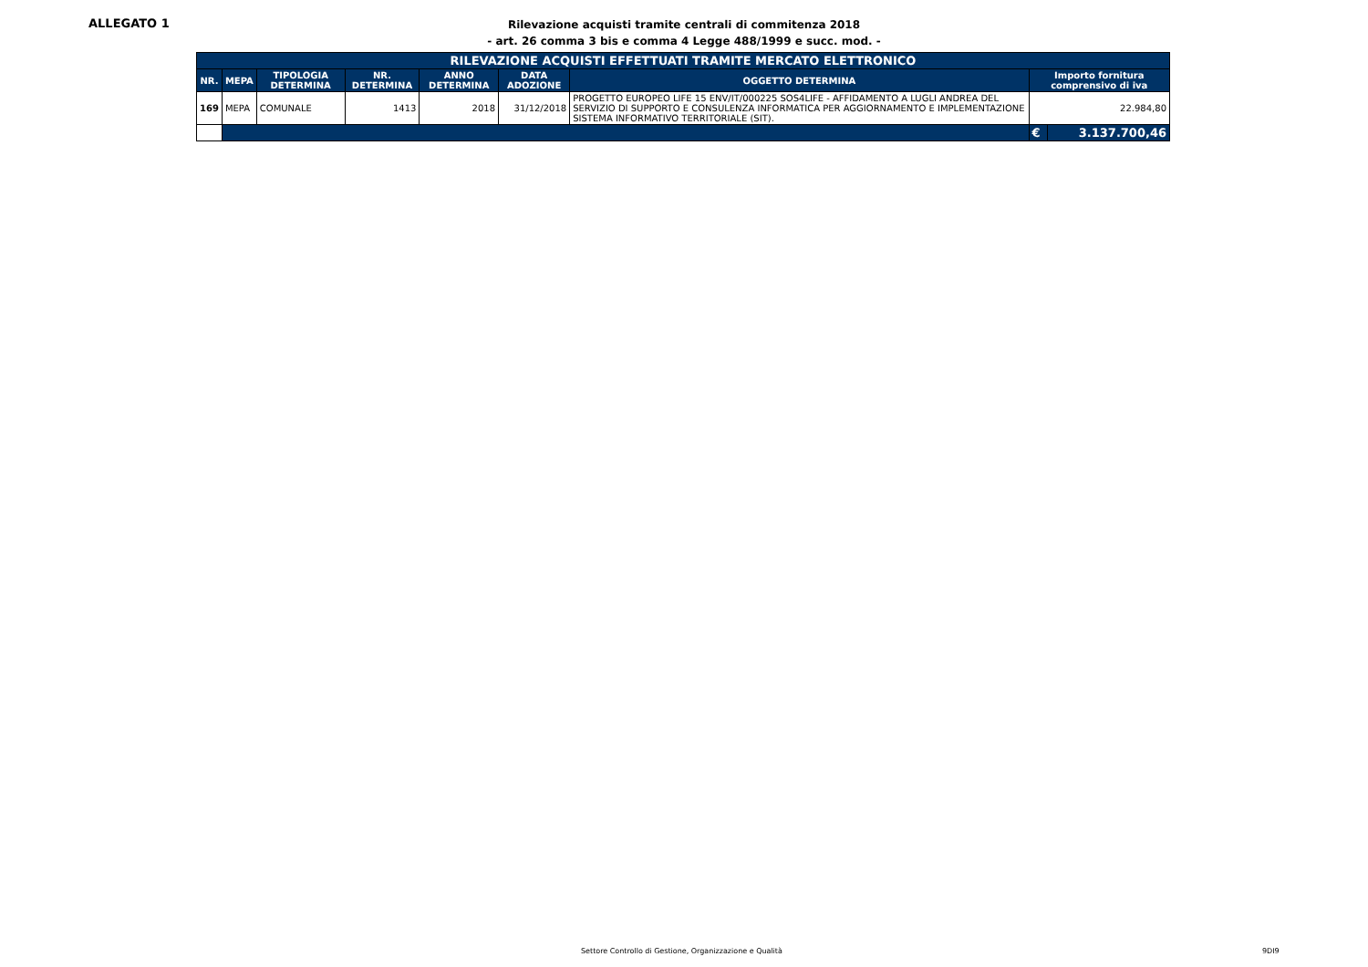ALLEGATO 1
Rilevazione acquisti tramite centrali di commitenza 2018
- art. 26 comma 3 bis e comma 4 Legge 488/1999 e succ. mod. -
| RILEVAZIONE ACQUISTI EFFETTUATI TRAMITE MERCATO ELETTRONICO | | | | | | | | |
| --- | --- | --- | --- | --- | --- | --- | --- | --- |
| NR. | MEPA | TIPOLOGIA DETERMINA | NR. DETERMINA | ANNO DETERMINA | DATA ADOZIONE | OGGETTO DETERMINA | Importo fornitura comprensivo di iva | |
| 169 | MEPA | COMUNALE | 1413 | 2018 | 31/12/2018 | PROGETTO EUROPEO LIFE 15 ENV/IT/000225 SOS4LIFE - AFFIDAMENTO A LUGLI ANDREA DEL SERVIZIO DI SUPPORTO E CONSULENZA INFORMATICA PER AGGIORNAMENTO E IMPLEMENTAZIONE SISTEMA INFORMATIVO TERRITORIALE (SIT). | 22.984,80 | |
| | | | | | | | € | 3.137.700,46 |
Settore Controllo di Gestione, Organizzazione e Qualità
9DI9